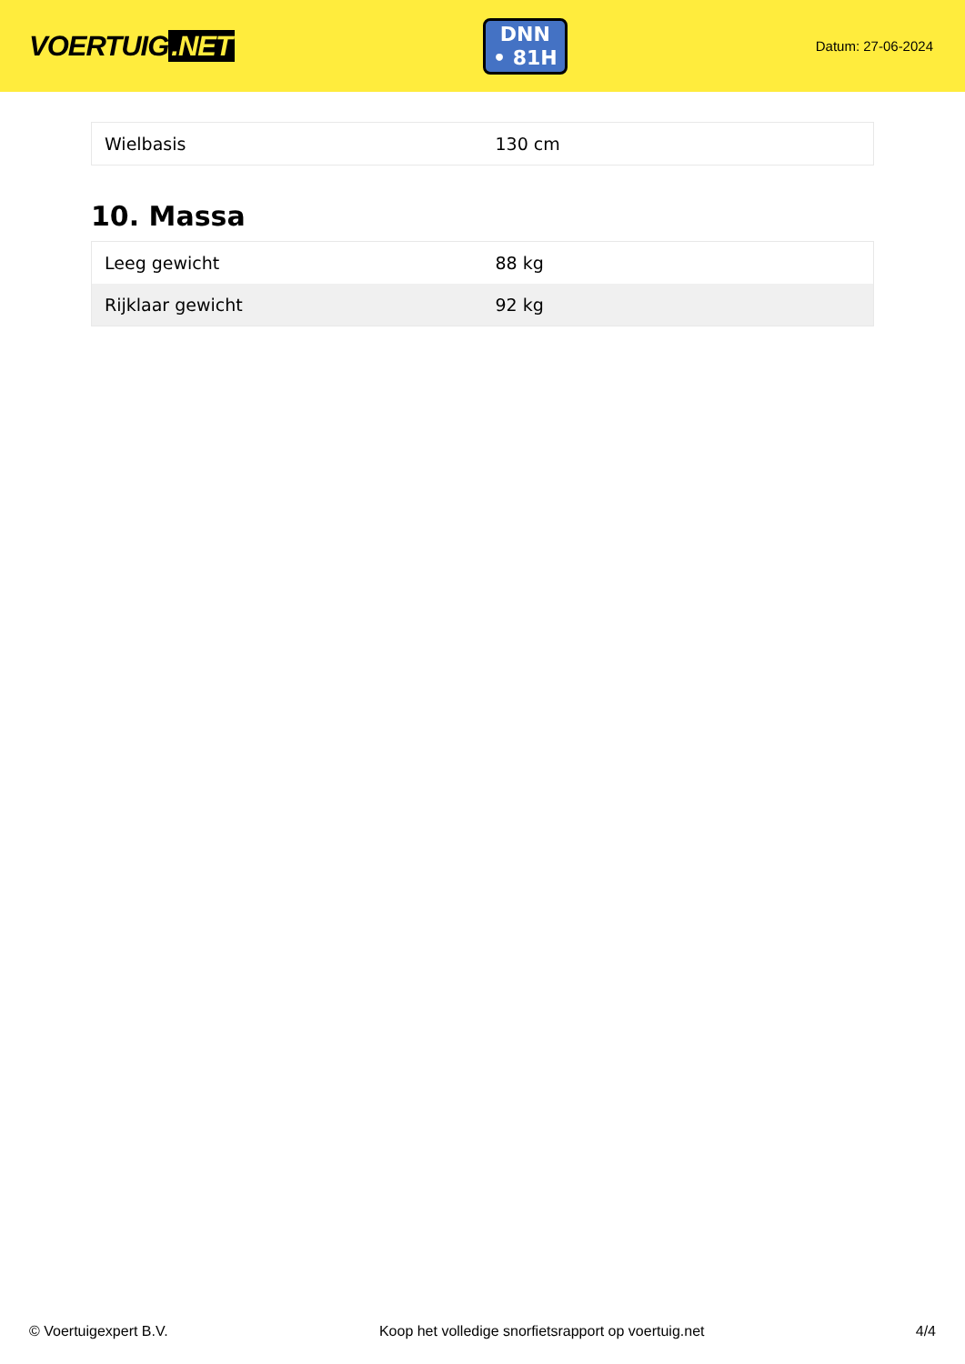VOERTUIG.NET
DNN
• 81H
Datum: 27-06-2024
| Wielbasis | 130 cm |
10. Massa
| Leeg gewicht | 88 kg |
| Rijklaar gewicht | 92 kg |
© Voertuigexpert B.V. Koop het volledige snorfietsrapport op voertuig.net 4/4